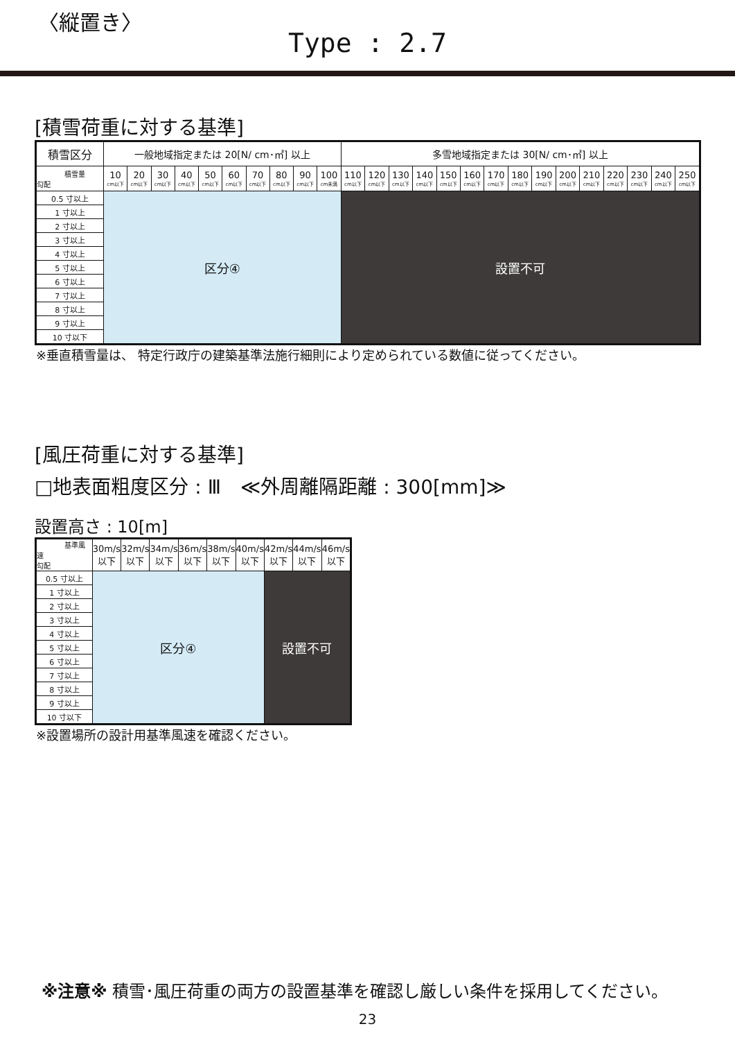〈縦置き〉
Type : 2.7
[積雪荷重に対する基準]
| 積雪区分 | 一般地域指定または 20[N/ cm･㎡] 以上 | | | | | | | | | | 多雪地域指定または 30[N/ cm･㎡] 以上 | | | | | | | | | | | | | | |
| --- | --- | --- | --- | --- | --- | --- | --- | --- | --- | --- | --- | --- | --- | --- | --- | --- | --- | --- | --- | --- | --- | --- | --- | --- | --- |
| 積雪量 勾配 | 10 cm以下 | 20 cm以下 | 30 cm以下 | 40 cm以下 | 50 cm以下 | 60 cm以下 | 70 cm以下 | 80 cm以下 | 90 cm以下 | 100 cm未満 | 110 cm以下 | 120 cm以下 | 130 cm以下 | 140 cm以下 | 150 cm以下 | 160 cm以下 | 170 cm以下 | 180 cm以下 | 190 cm以下 | 200 cm以下 | 210 cm以下 | 220 cm以下 | 230 cm以下 | 240 cm以下 | 250 cm以下 |
| 0.5 寸以上 | 区分④ | | | | | | | | | | 設置不可 | | | | | | | | | | | | | | |
| 1 寸以上 | | | | | | | | | | | | | | | | | | | | | | | | | |
| 2 寸以上 | | | | | | | | | | | | | | | | | | | | | | | | | |
| 3 寸以上 | | | | | | | | | | | | | | | | | | | | | | | | | |
| 4 寸以上 | | | | | | | | | | | | | | | | | | | | | | | | | |
| 5 寸以上 | | | | | | | | | | | | | | | | | | | | | | | | | |
| 6 寸以上 | | | | | | | | | | | | | | | | | | | | | | | | | |
| 7 寸以上 | | | | | | | | | | | | | | | | | | | | | | | | | |
| 8 寸以上 | | | | | | | | | | | | | | | | | | | | | | | | | |
| 9 寸以上 | | | | | | | | | | | | | | | | | | | | | | | | | |
| 10 寸以下 | | | | | | | | | | | | | | | | | | | | | | | | | |
※垂直積雪量は、 特定行政庁の建築基準法施行細則により定められている数値に従ってください。
[風圧荷重に対する基準]
□地表面粗度区分 : Ⅲ　≪外周離隔距離 : 300[mm]≫
設置高さ : 10[m]
| 基準風速 勾配 | 30m/s 以下 | 32m/s 以下 | 34m/s 以下 | 36m/s 以下 | 38m/s 以下 | 40m/s 以下 | 42m/s 以下 | 44m/s 以下 | 46m/s 以下 |
| --- | --- | --- | --- | --- | --- | --- | --- | --- | --- |
| 0.5 寸以上 | 区分④ | | | | | | 設置不可 | | |
| 1 寸以上 | | | | | | | | | |
| 2 寸以上 | | | | | | | | | |
| 3 寸以上 | | | | | | | | | |
| 4 寸以上 | | | | | | | | | |
| 5 寸以上 | | | | | | | | | |
| 6 寸以上 | | | | | | | | | |
| 7 寸以上 | | | | | | | | | |
| 8 寸以上 | | | | | | | | | |
| 9 寸以上 | | | | | | | | | |
| 10 寸以下 | | | | | | | | | |
※設置場所の設計用基準風速を確認ください。
※注意※ 積雪･風圧荷重の両方の設置基準を確認し厳しい条件を採用してください。
23